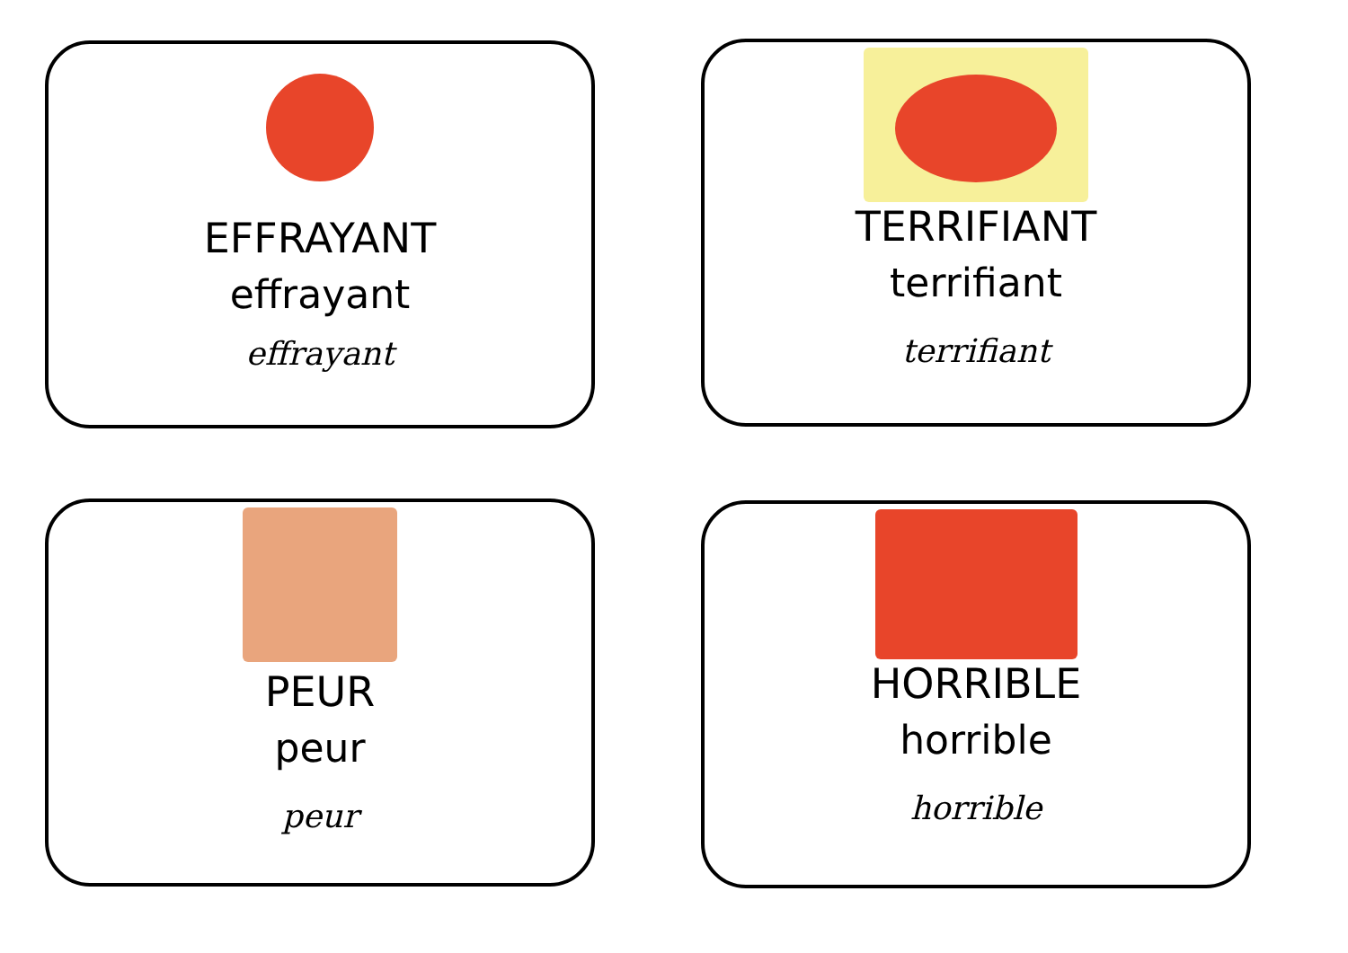EFFRAYANT
effrayant
effrayant
TERRIFIANT
terrifiant
terrifiant
PEUR
peur
peur
HORRIBLE
horrible
horrible